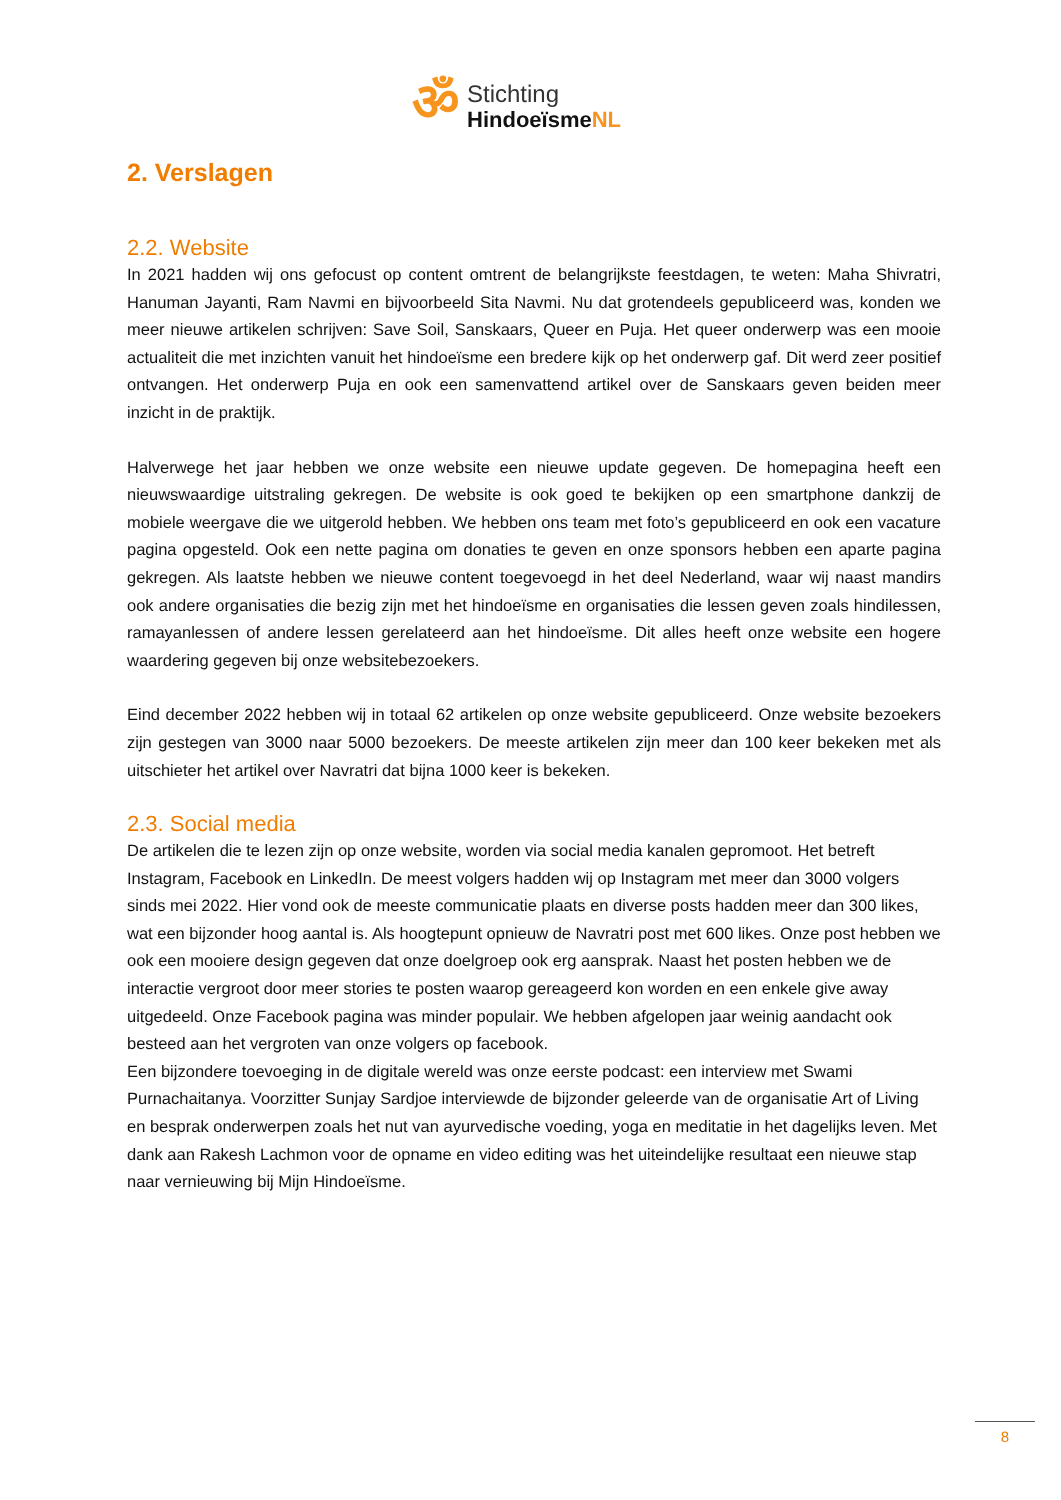ॐ
Stichting
HindoeïsmeNL
2. Verslagen
2.2. Website
In 2021 hadden wij ons gefocust op content omtrent de belangrijkste feestdagen, te weten: Maha Shivratri, Hanuman Jayanti, Ram Navmi en bijvoorbeeld Sita Navmi. Nu dat grotendeels gepubliceerd was, konden we meer nieuwe artikelen schrijven: Save Soil, Sanskaars, Queer en Puja. Het queer onderwerp was een mooie actualiteit die met inzichten vanuit het hindoeïsme een bredere kijk op het onderwerp gaf. Dit werd zeer positief ontvangen. Het onderwerp Puja en ook een samenvattend artikel over de Sanskaars geven beiden meer inzicht in de praktijk.
Halverwege het jaar hebben we onze website een nieuwe update gegeven. De homepagina heeft een nieuwswaardige uitstraling gekregen. De website is ook goed te bekijken op een smartphone dankzij de mobiele weergave die we uitgerold hebben. We hebben ons team met foto’s gepubliceerd en ook een vacature pagina opgesteld. Ook een nette pagina om donaties te geven en onze sponsors hebben een aparte pagina gekregen. Als laatste hebben we nieuwe content toegevoegd in het deel Nederland, waar wij naast mandirs ook andere organisaties die bezig zijn met het hindoeïsme en organisaties die lessen geven zoals hindilessen, ramayanlessen of andere lessen gerelateerd aan het hindoeïsme. Dit alles heeft onze website een hogere waardering gegeven bij onze websitebezoekers.
Eind december 2022 hebben wij in totaal 62 artikelen op onze website gepubliceerd. Onze website bezoekers zijn gestegen van 3000 naar 5000 bezoekers. De meeste artikelen zijn meer dan 100 keer bekeken met als uitschieter het artikel over Navratri dat bijna 1000 keer is bekeken.
2.3. Social media
De artikelen die te lezen zijn op onze website, worden via social media kanalen gepromoot. Het betreft Instagram, Facebook en LinkedIn. De meest volgers hadden wij op Instagram met meer dan 3000 volgers sinds mei 2022. Hier vond ook de meeste communicatie plaats en diverse posts hadden meer dan 300 likes, wat een bijzonder hoog aantal is. Als hoogtepunt opnieuw de Navratri post met 600 likes. Onze post hebben we ook een mooiere design gegeven dat onze doelgroep ook erg aansprak. Naast het posten hebben we de interactie vergroot door meer stories te posten waarop gereageerd kon worden en een enkele give away uitgedeeld. Onze Facebook pagina was minder populair. We hebben afgelopen jaar weinig aandacht ook besteed aan het vergroten van onze volgers op facebook.
Een bijzondere toevoeging in de digitale wereld was onze eerste podcast: een interview met Swami Purnachaitanya. Voorzitter Sunjay Sardjoe interviewde de bijzonder geleerde van de organisatie Art of Living en besprak onderwerpen zoals het nut van ayurvedische voeding, yoga en meditatie in het dagelijks leven. Met dank aan Rakesh Lachmon voor de opname en video editing was het uiteindelijke resultaat een nieuwe stap naar vernieuwing bij Mijn Hindoeïsme.
8